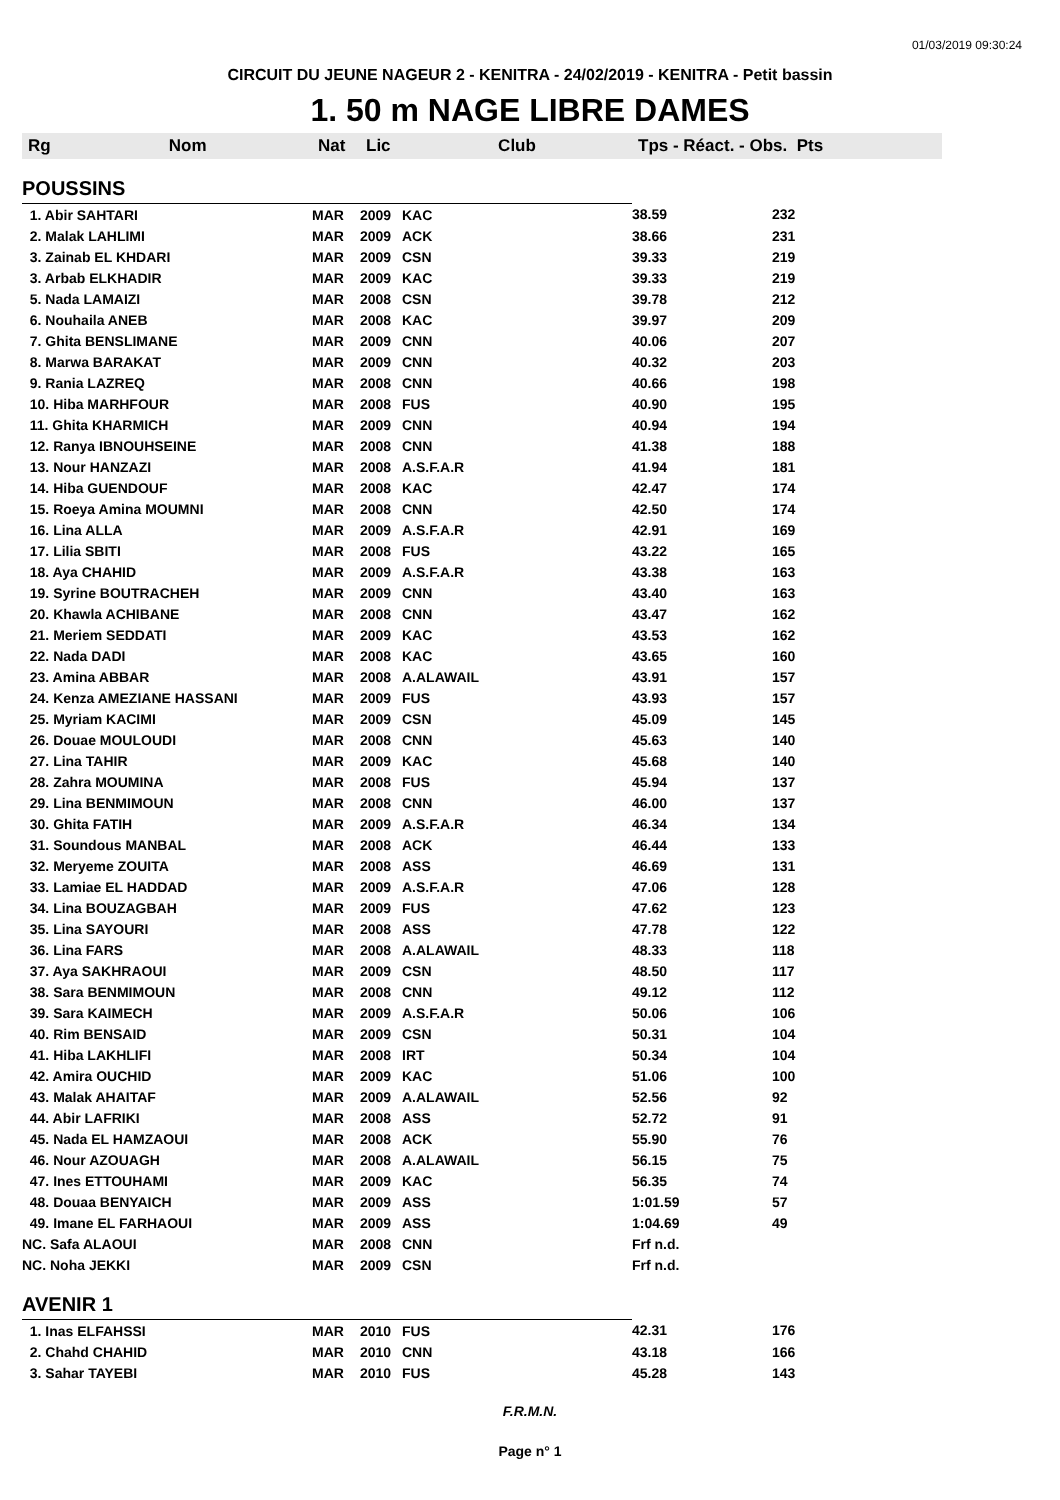01/03/2019 09:30:24
CIRCUIT DU JEUNE NAGEUR 2 - KENITRA - 24/02/2019 - KENITRA - Petit bassin
1. 50 m NAGE LIBRE DAMES
| Rg Nom | Nat | Lic | Club | Tps - Réact. - Obs. Pts | |
| --- | --- | --- | --- | --- | --- |
| POUSSINS | | | | | |
| 1. Abir SAHTARI | MAR | 2009 | KAC | 38.59 | 232 |
| 2. Malak LAHLIMI | MAR | 2009 | ACK | 38.66 | 231 |
| 3. Zainab EL KHDARI | MAR | 2009 | CSN | 39.33 | 219 |
| 3. Arbab ELKHADIR | MAR | 2009 | KAC | 39.33 | 219 |
| 5. Nada LAMAIZI | MAR | 2008 | CSN | 39.78 | 212 |
| 6. Nouhaila ANEB | MAR | 2008 | KAC | 39.97 | 209 |
| 7. Ghita BENSLIMANE | MAR | 2009 | CNN | 40.06 | 207 |
| 8. Marwa BARAKAT | MAR | 2009 | CNN | 40.32 | 203 |
| 9. Rania LAZREQ | MAR | 2008 | CNN | 40.66 | 198 |
| 10. Hiba MARHFOUR | MAR | 2008 | FUS | 40.90 | 195 |
| 11. Ghita KHARMICH | MAR | 2009 | CNN | 40.94 | 194 |
| 12. Ranya IBNOUHSEINE | MAR | 2008 | CNN | 41.38 | 188 |
| 13. Nour HANZAZI | MAR | 2008 | A.S.F.A.R | 41.94 | 181 |
| 14. Hiba GUENDOUF | MAR | 2008 | KAC | 42.47 | 174 |
| 15. Roeya Amina MOUMNI | MAR | 2008 | CNN | 42.50 | 174 |
| 16. Lina ALLA | MAR | 2009 | A.S.F.A.R | 42.91 | 169 |
| 17. Lilia SBITI | MAR | 2008 | FUS | 43.22 | 165 |
| 18. Aya CHAHID | MAR | 2009 | A.S.F.A.R | 43.38 | 163 |
| 19. Syrine BOUTRACHEH | MAR | 2009 | CNN | 43.40 | 163 |
| 20. Khawla ACHIBANE | MAR | 2008 | CNN | 43.47 | 162 |
| 21. Meriem SEDDATI | MAR | 2009 | KAC | 43.53 | 162 |
| 22. Nada DADI | MAR | 2008 | KAC | 43.65 | 160 |
| 23. Amina ABBAR | MAR | 2008 | A.ALAWAIL | 43.91 | 157 |
| 24. Kenza AMEZIANE HASSANI | MAR | 2009 | FUS | 43.93 | 157 |
| 25. Myriam KACIMI | MAR | 2009 | CSN | 45.09 | 145 |
| 26. Douae MOULOUDI | MAR | 2008 | CNN | 45.63 | 140 |
| 27. Lina TAHIR | MAR | 2009 | KAC | 45.68 | 140 |
| 28. Zahra MOUMINA | MAR | 2008 | FUS | 45.94 | 137 |
| 29. Lina BENMIMOUN | MAR | 2008 | CNN | 46.00 | 137 |
| 30. Ghita FATIH | MAR | 2009 | A.S.F.A.R | 46.34 | 134 |
| 31. Soundous MANBAL | MAR | 2008 | ACK | 46.44 | 133 |
| 32. Meryeme ZOUITA | MAR | 2008 | ASS | 46.69 | 131 |
| 33. Lamiae EL HADDAD | MAR | 2009 | A.S.F.A.R | 47.06 | 128 |
| 34. Lina BOUZAGBAH | MAR | 2009 | FUS | 47.62 | 123 |
| 35. Lina SAYOURI | MAR | 2008 | ASS | 47.78 | 122 |
| 36. Lina FARS | MAR | 2008 | A.ALAWAIL | 48.33 | 118 |
| 37. Aya SAKHRAOUI | MAR | 2009 | CSN | 48.50 | 117 |
| 38. Sara BENMIMOUN | MAR | 2008 | CNN | 49.12 | 112 |
| 39. Sara KAIMECH | MAR | 2009 | A.S.F.A.R | 50.06 | 106 |
| 40. Rim BENSAID | MAR | 2009 | CSN | 50.31 | 104 |
| 41. Hiba LAKHLIFI | MAR | 2008 | IRT | 50.34 | 104 |
| 42. Amira OUCHID | MAR | 2009 | KAC | 51.06 | 100 |
| 43. Malak AHAITAF | MAR | 2009 | A.ALAWAIL | 52.56 | 92 |
| 44. Abir LAFRIKI | MAR | 2008 | ASS | 52.72 | 91 |
| 45. Nada EL HAMZAOUI | MAR | 2008 | ACK | 55.90 | 76 |
| 46. Nour AZOUAGH | MAR | 2008 | A.ALAWAIL | 56.15 | 75 |
| 47. Ines ETTOUHAMI | MAR | 2009 | KAC | 56.35 | 74 |
| 48. Douaa BENYAICH | MAR | 2009 | ASS | 1:01.59 | 57 |
| 49. Imane EL FARHAOUI | MAR | 2009 | ASS | 1:04.69 | 49 |
| NC. Safa ALAOUI | MAR | 2008 | CNN | Frf n.d. | |
| NC. Noha JEKKI | MAR | 2009 | CSN | Frf n.d. | |
| AVENIR 1 | | | | | |
| 1. Inas ELFAHSSI | MAR | 2010 | FUS | 42.31 | 176 |
| 2. Chahd CHAHID | MAR | 2010 | CNN | 43.18 | 166 |
| 3. Sahar TAYEBI | MAR | 2010 | FUS | 45.28 | 143 |
F.R.M.N.
Page n° 1